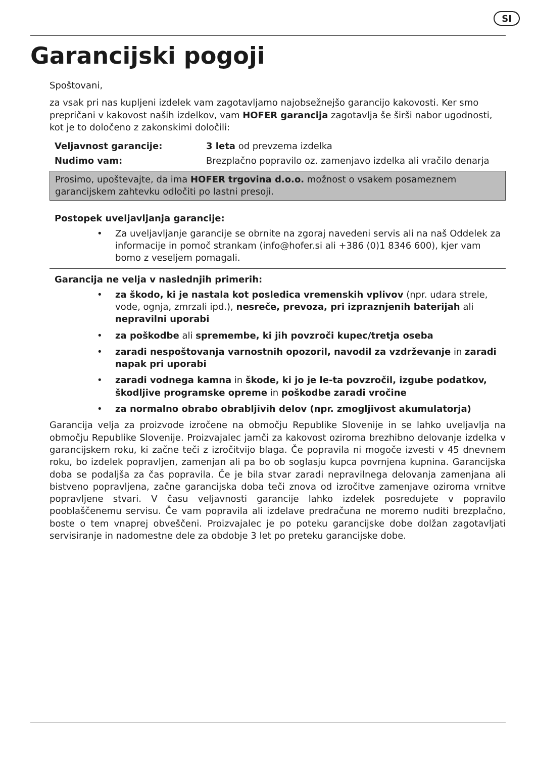SI
Garancijski pogoji
Spoštovani,
za vsak pri nas kupljeni izdelek vam zagotavljamo najobsežnejšo garancijo kakovosti. Ker smo prepričani v kakovost naših izdelkov, vam HOFER garancija zagotavlja še širši nabor ugodnosti, kot je to določeno z zakonskimi določili:
| Veljavnost garancije: | 3 leta od prevzema izdelka |
| Nudimo vam: | Brezplačno popravilo oz. zamenjavo izdelka ali vračilo denarja |
Prosimo, upoštevajte, da ima HOFER trgovina d.o.o. možnost o vsakem posameznem garancijskem zahtevku odločiti po lastni presoji.
Postopek uveljavljanja garancije:
• Za uveljavljanje garancije se obrnite na zgoraj navedeni servis ali na naš Oddelek za informacije in pomoč strankam (info@hofer.si ali +386 (0)1 8346 600), kjer vam bomo z veseljem pomagali.
Garancija ne velja v naslednjih primerih:
• za škodo, ki je nastala kot posledica vremenskih vplivov (npr. udara strele, vode, ognja, zmrzali ipd.), nesreče, prevoza, pri izpraznjenih baterijah ali nepravilni uporabi
• za poškodbe ali spremembe, ki jih povzroči kupec/tretja oseba
• zaradi nespoštovanja varnostnih opozoril, navodil za vzdrževanje in zaradi napak pri uporabi
• zaradi vodnega kamna in škode, ki jo je le-ta povzročil, izgube podatkov, škodljive programske opreme in poškodbe zaradi vročine
• za normalno obrabo obrabljivih delov (npr. zmogljivost akumulatorja)
Garancija velja za proizvode izročene na območju Republike Slovenije in se lahko uveljavlja na območju Republike Slovenije. Proizvajalec jamči za kakovost oziroma brezhibno delovanje izdelka v garancijskem roku, ki začne teči z izročitvijo blaga. Če popravila ni mogoče izvesti v 45 dnevnem roku, bo izdelek popravljen, zamenjan ali pa bo ob soglasju kupca povrnjena kupnina. Garancijska doba se podaljša za čas popravila. Če je bila stvar zaradi nepravilnega delovanja zamenjana ali bistveno popravljena, začne garancijska doba teči znova od izročitve zamenjave oziroma vrnitve popravljene stvari. V času veljavnosti garancije lahko izdelek posredujete v popravilo pooblaščenemu servisu. Če vam popravila ali izdelave predračuna ne moremo nuditi brezplačno, boste o tem vnaprej obveščeni. Proizvajalec je po poteku garancijske dobe dolžan zagotavljati servisiranje in nadomestne dele za obdobje 3 let po preteku garancijske dobe.